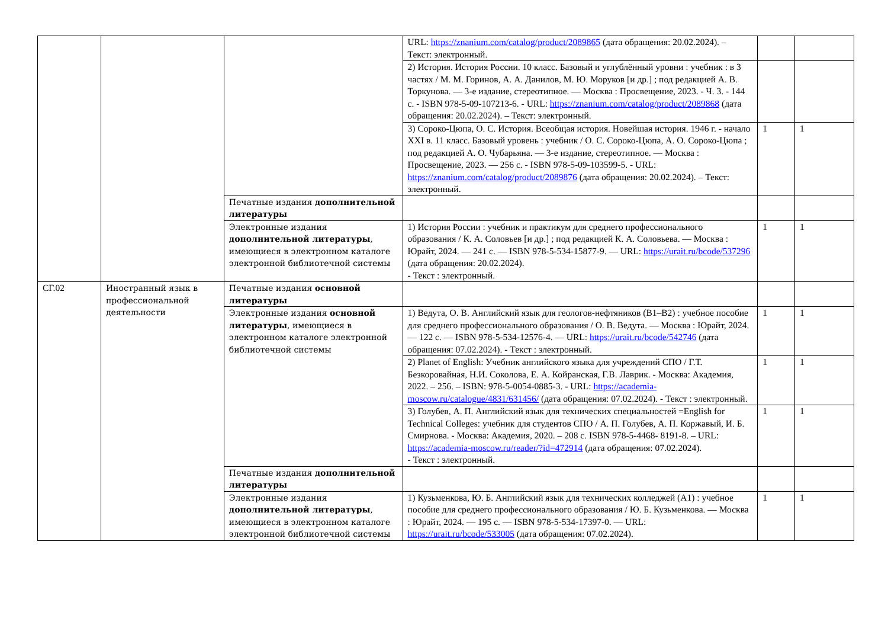| | | | URL: https://znanium.com/catalog/product/2089865 (дата обращения: 20.02.2024). – Текст: электронный. | | |
| | | | 2) История. История России. 10 класс. Базовый и углублённый уровни : учебник : в 3 частях / М. М. Горинов, А. А. Данилов, М. Ю. Моруков [и др.] ; под редакцией А. В. Торкунова. — 3-е издание, стереотипное. — Москва : Просвещение, 2023. - Ч. 3. - 144 с. - ISBN 978-5-09-107213-6. - URL: https://znanium.com/catalog/product/2089868 (дата обращения: 20.02.2024). – Текст: электронный. | | |
| | | | 3) Сороко-Цюпа, О. С. История. Всеобщая история. Новейшая история. 1946 г. - начало XXI в. 11 класс. Базовый уровень : учебник / О. С. Сороко-Цюпа, А. О. Сороко-Цюпа ; под редакцией А. О. Чубарьяна. — 3-е издание, стереотипное. — Москва : Просвещение, 2023. — 256 с. - ISBN 978-5-09-103599-5. - URL: https://znanium.com/catalog/product/2089876 (дата обращения: 20.02.2024). – Текст: электронный. | 1 | 1 |
| | | Печатные издания дополнительной литературы | | | |
| | | Электронные издания дополнительной литературы , имеющиеся в электронном каталоге электронной библиотечной системы | 1) История России : учебник и практикум для среднего профессионального образования / К. А. Соловьев [и др.] ; под редакцией К. А. Соловьева. — Москва : Юрайт, 2024. — 241 с. — ISBN 978-5-534-15877-9. — URL: https://urait.ru/bcode/537296 (дата обращения: 20.02.2024). - Текст : электронный. | 1 | 1 |
| СГ.02 | Иностранный язык в профессиональной деятельности | Печатные издания основной литературы | | | |
| | | Электронные издания основной литературы , имеющиеся в электронном каталоге электронной библиотечной системы | 1) Ведута, О. В. Английский язык для геологов-нефтяников (B1–B2) : учебное пособие для среднего профессионального образования / О. В. Ведута. — Москва : Юрайт, 2024. — 122 с. — ISBN 978-5-534-12576-4. — URL: https://urait.ru/bcode/542746 (дата обращения: 07.02.2024). - Текст : электронный. | 1 | 1 |
| | | | 2) Planet of English: Учебник английского языка для учреждений СПО / Г.Т. Безкоровайная, Н.И. Соколова, Е. А. Койранская, Г.В. Лаврик. - Москва: Академия, 2022. – 256. – ISBN: 978-5-0054-0885-3. - URL: https://academia-moscow.ru/catalogue/4831/631456/ (дата обращения: 07.02.2024). - Текст : электронный. | 1 | 1 |
| | | | 3) Голубев, А. П. Английский язык для технических специальностей =English for Technical Colleges: учебник для студентов СПО / А. П. Голубев, А. П. Коржавый, И. Б. Смирнова. - Москва: Академия, 2020. – 208 с. ISBN 978-5-4468- 8191-8. – URL: https://academia-moscow.ru/reader/?id=472914 (дата обращения: 07.02.2024). - Текст : электронный. | 1 | 1 |
| | | Печатные издания дополнительной литературы | | | |
| | | Электронные издания дополнительной литературы , имеющиеся в электронном каталоге электронной библиотечной системы | 1) Кузьменкова, Ю. Б. Английский язык для технических колледжей (A1) : учебное пособие для среднего профессионального образования / Ю. Б. Кузьменкова. — Москва : Юрайт, 2024. — 195 с. — ISBN 978-5-534-17397-0. — URL: https://urait.ru/bcode/533005 (дата обращения: 07.02.2024). | 1 | 1 |